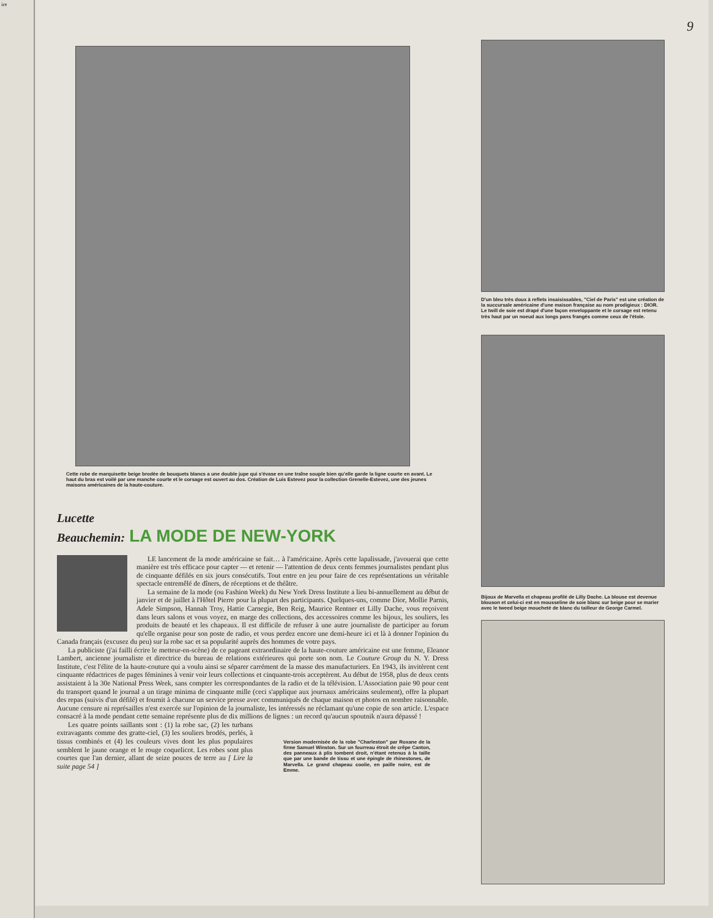ire
9
Cette robe de marquisette beige brodée de bouquets blancs a une double jupe qui s'évase en une traîne souple bien qu'elle garde la ligne courte en avant. Le haut du bras est voilé par une manche courte et le corsage est ouvert au dos. Création de Luis Estevez pour la collection Grenelle-Estevez, une des jeunes maisons américaines de la haute-couture.
Lucette
Beauchemin: LA MODE DE NEW-YORK
LE lancement de la mode américaine se fait… à l'américaine. Après cette lapalissade, j'avouerai que cette manière est très efficace pour capter — et retenir — l'attention de deux cents femmes journalistes pendant plus de cinquante défilés en six jours consécutifs. Tout entre en jeu pour faire de ces représentations un véritable spectacle entremêlé de dîners, de réceptions et de théâtre.
La semaine de la mode (ou Fashion Week) du New York Dress Institute a lieu bi-annuellement au début de janvier et de juillet à l'Hôtel Pierre pour la plupart des participants. Quelques-uns, comme Dior, Mollie Parnis, Adele Simpson, Hannah Troy, Hattie Carnegie, Ben Reig, Maurice Rentner et Lilly Dache, vous reçoivent dans leurs salons et vous voyez, en marge des collections, des accessoires comme les bijoux, les souliers, les produits de beauté et les chapeaux. Il est difficile de refuser à une autre journaliste de participer au forum qu'elle organise pour son poste de radio, et vous perdez encore une demi-heure ici et là à donner l'opinion du Canada français (excusez du peu) sur la robe sac et sa popularité auprès des hommes de votre pays.
La publiciste (j'ai failli écrire le metteur-en-scène) de ce pageant extraordinaire de la haute-couture américaine est une femme, Eleanor Lambert, ancienne journaliste et directrice du bureau de relations extérieures qui porte son nom. Le Couture Group du N. Y. Dress Institute, c'est l'élite de la haute-couture qui a voulu ainsi se séparer carrément de la masse des manufacturiers. En 1943, ils invitèrent cent cinquante rédactrices de pages féminines à venir voir leurs collections et cinquante-trois acceptèrent. Au début de 1958, plus de deux cents assistaient à la 30e National Press Week, sans compter les correspondantes de la radio et de la télévision. L'Association paie 90 pour cent du transport quand le journal a un tirage minima de cinquante mille (ceci s'applique aux journaux américains seulement), offre la plupart des repas (suivis d'un défilé) et fournit à chacune un service presse avec communiqués de chaque maison et photos en nombre raisonnable. Aucune censure ni représailles n'est exercée sur l'opinion de la journaliste, les intéressés ne réclamant qu'une copie de son article. L'espace consacré à la mode pendant cette semaine représente plus de dix millions de lignes : un record qu'aucun spoutnik n'aura dépassé !
Les quatre points saillants sont : (1) la robe sac, (2) les turbans extravagants comme des gratte-ciel, (3) les souliers brodés, perlés, à tissus combinés et (4) les couleurs vives dont les plus populaires semblent le jaune orange et le rouge coquelicot. Les robes sont plus courtes que l'an dernier, allant de seize pouces de terre au [ Lire la suite page 54 ]
Version modernisée de la robe "Charleston" par Roxane de la firme Samuel Winston. Sur un fourreau étroit de crêpe Canton, des panneaux à plis tombent droit, n'étant retenus à la taille que par une bande de tissu et une épingle de rhinestones, de Marvella. Le grand chapeau coolie, en paille noire, est de Emme.
D'un bleu très doux à reflets insaisissables, "Ciel de Paris" est une création de la succursale américaine d'une maison française au nom prodigieux : DIOR. Le twill de soie est drapé d'une façon enveloppante et le corsage est retenu très haut par un noeud aux longs pans frangés comme ceux de l'étole.
Bijoux de Marvella et chapeau profilé de Lilly Dache. La blouse est devenue blouson et celui-ci est en mousseline de soie blanc sur beige pour se marier avec le tweed beige moucheté de blanc du tailleur de George Carmel.